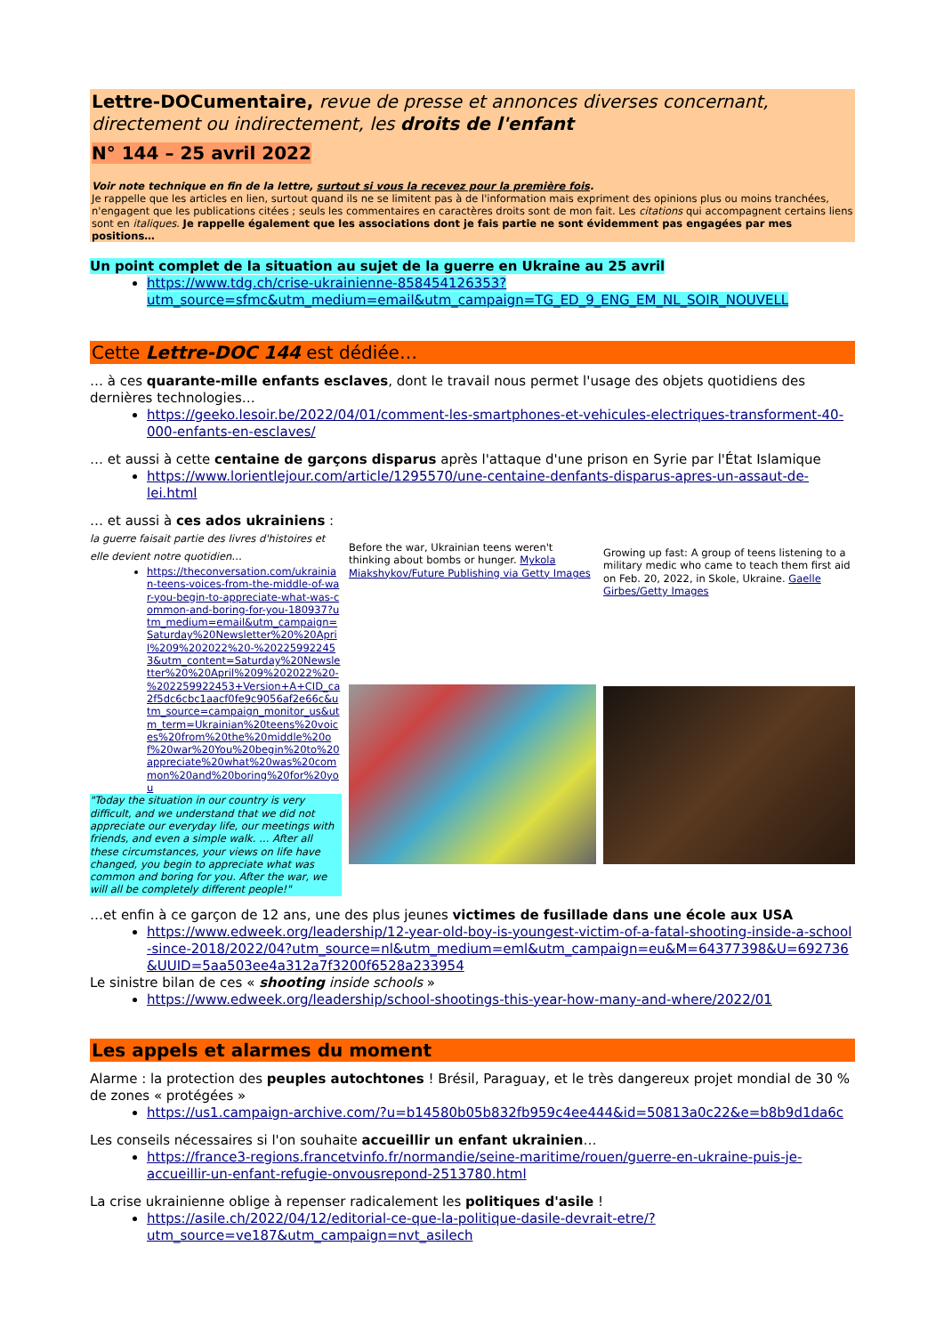Lettre-DOCumentaire, revue de presse et annonces diverses concernant, directement ou indirectement, les droits de l'enfant
N° 144 – 25 avril 2022
Voir note technique en fin de la lettre, surtout si vous la recevez pour la première fois.
Je rappelle que les articles en lien, surtout quand ils ne se limitent pas à de l'information mais expriment des opinions plus ou moins tranchées, n'engagent que les publications citées ; seuls les commentaires en caractères droits sont de mon fait. Les citations qui accompagnent certains liens sont en italiques. Je rappelle également que les associations dont je fais partie ne sont évidemment pas engagées par mes positions…
Un point complet de la situation au sujet de la guerre en Ukraine au 25 avril
https://www.tdg.ch/crise-ukrainienne-858454126353?utm_source=sfmc&utm_medium=email&utm_campaign=TG_ED_9_ENG_EM_NL_SOIR_NOUVELL
Cette Lettre-DOC 144 est dédiée…
… à ces quarante-mille enfants esclaves, dont le travail nous permet l'usage des objets quotidiens des dernières technologies…
https://geeko.lesoir.be/2022/04/01/comment-les-smartphones-et-vehicules-electriques-transforment-40-000-enfants-en-esclaves/
… et aussi à cette centaine de garçons disparus après l'attaque d'une prison en Syrie par l'État Islamique
https://www.lorientlejour.com/article/1295570/une-centaine-denfants-disparus-apres-un-assaut-de-lei.html
… et aussi à ces ados ukrainiens : la guerre faisait partie des livres d'histoires et elle devient notre quotidien…
https://theconversation.com/ukrainian-teens-voices-from-the-middle-of-war-you-begin-to-appreciate-what-was-common-and-boring-for-you-180937?utm_medium=email&utm_campaign=Saturday%20Newsletter%20%20April%209%202022%20-%202259922453&utm_content=Saturday%20Newsletter%20%20April%209%202022%20-%202259922453+Version+A+CID_ca2f5dc6cbc1aacf0fe9c9056af2e66c&utm_source=campaign_monitor_us&utm_term=Ukrainian%20teens%20voices%20from%20the%20middle%20of%20war%20You%20begin%20to%20appreciate%20what%20was%20common%20and%20boring%20for%20you
"Today the situation in our country is very difficult, and we understand that we did not appreciate our everyday life, our meetings with friends, and even a simple walk. … After all these circumstances, your views on life have changed, you begin to appreciate what was common and boring for you. After the war, we will all be completely different people!"
Before the war, Ukrainian teens weren't thinking about bombs or hunger. Mykola Miakshykov/Future Publishing via Getty Images
Growing up fast: A group of teens listening to a military medic who came to teach them first aid on Feb. 20, 2022, in Skole, Ukraine. Gaelle Girbes/Getty Images
…et enfin à ce garçon de 12 ans, une des plus jeunes victimes de fusillade dans une école aux USA
https://www.edweek.org/leadership/12-year-old-boy-is-youngest-victim-of-a-fatal-shooting-inside-a-school-since-2018/2022/04?utm_source=nl&utm_medium=eml&utm_campaign=eu&M=64377398&U=692736&UUID=5aa503ee4a312a7f3200f6528a233954
Le sinistre bilan de ces « shooting inside schools »
https://www.edweek.org/leadership/school-shootings-this-year-how-many-and-where/2022/01
Les appels et alarmes du moment
Alarme : la protection des peuples autochtones ! Brésil, Paraguay, et le très dangereux projet mondial de 30 % de zones « protégées »
https://us1.campaign-archive.com/?u=b14580b05b832fb959c4ee444&id=50813a0c22&e=b8b9d1da6c
Les conseils nécessaires si l'on souhaite accueillir un enfant ukrainien…
https://france3-regions.francetvinfo.fr/normandie/seine-maritime/rouen/guerre-en-ukraine-puis-je-accueillir-un-enfant-refugie-onvousrepond-2513780.html
La crise ukrainienne oblige à repenser radicalement les politiques d'asile !
https://asile.ch/2022/04/12/editorial-ce-que-la-politique-dasile-devrait-etre/?utm_source=ve187&utm_campaign=nvt_asilech